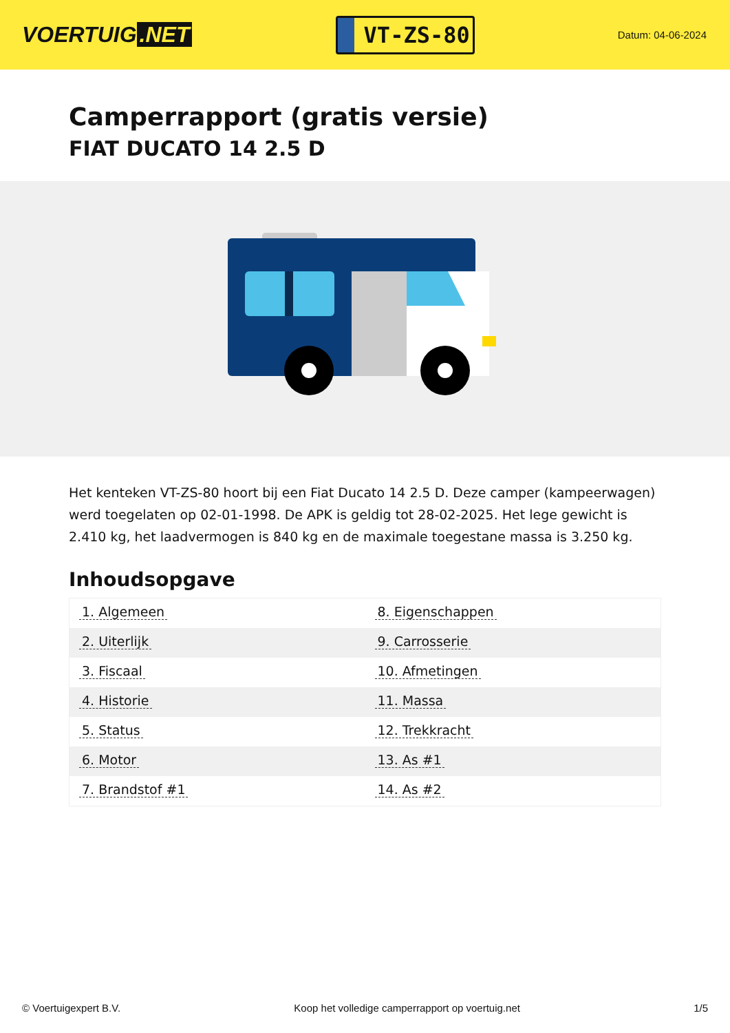VOERTUIG.NET
VT-ZS-80
Datum: 04-06-2024
Camperrapport (gratis versie)
FIAT DUCATO 14 2.5 D
Het kenteken VT-ZS-80 hoort bij een Fiat Ducato 14 2.5 D. Deze camper (kampeerwagen) werd toegelaten op 02-01-1998. De APK is geldig tot 28-02-2025. Het lege gewicht is 2.410 kg, het laadvermogen is 840 kg en de maximale toegestane massa is 3.250 kg.
Inhoudsopgave
| 1. Algemeen | 8. Eigenschappen |
| 2. Uiterlijk | 9. Carrosserie |
| 3. Fiscaal | 10. Afmetingen |
| 4. Historie | 11. Massa |
| 5. Status | 12. Trekkracht |
| 6. Motor | 13. As #1 |
| 7. Brandstof #1 | 14. As #2 |
© Voertuigexpert B.V. Koop het volledige camperrapport op voertuig.net 1/5